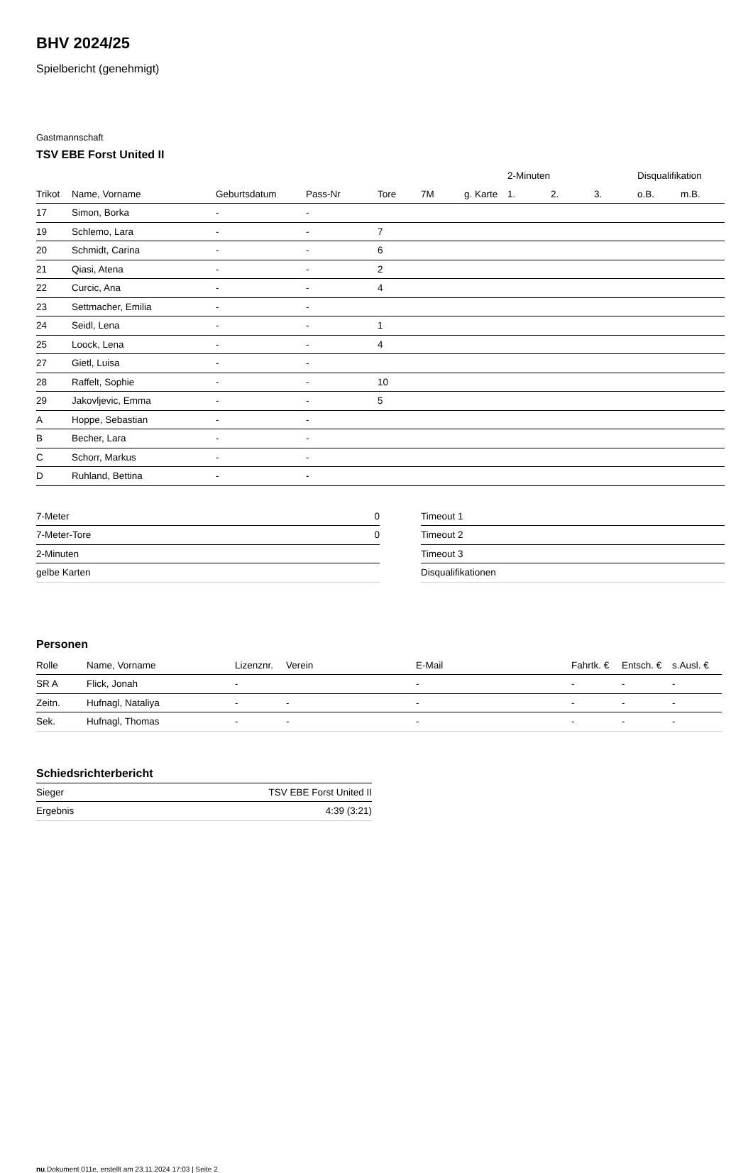BHV 2024/25
Spielbericht (genehmigt)
Gastmannschaft
TSV EBE Forst United II
| | | | | | | | 2-Minuten | | | Disqualifikation | |
| --- | --- | --- | --- | --- | --- | --- | --- | --- | --- | --- | --- |
| Trikot | Name, Vorname | Geburtsdatum | Pass-Nr | Tore | 7M | g. Karte | 1. | 2. | 3. | o.B. | m.B. |
| 17 | Simon, Borka | - | - | | | | | | | | |
| 19 | Schlemo, Lara | - | - | 7 | | | | | | | |
| 20 | Schmidt, Carina | - | - | 6 | | | | | | | |
| 21 | Qiasi, Atena | - | - | 2 | | | | | | | |
| 22 | Curcic, Ana | - | - | 4 | | | | | | | |
| 23 | Settmacher, Emilia | - | - | | | | | | | | |
| 24 | Seidl, Lena | - | - | 1 | | | | | | | |
| 25 | Loock, Lena | - | - | 4 | | | | | | | |
| 27 | Gietl, Luisa | - | - | | | | | | | | |
| 28 | Raffelt, Sophie | - | - | 10 | | | | | | | |
| 29 | Jakovljevic, Emma | - | - | 5 | | | | | | | |
| A | Hoppe, Sebastian | - | - | | | | | | | | |
| B | Becher, Lara | - | - | | | | | | | | |
| C | Schorr, Markus | - | - | | | | | | | | |
| D | Ruhland, Bettina | - | - | | | | | | | | |
| 7-Meter | 0 |
| 7-Meter-Tore | 0 |
| 2-Minuten | |
| gelbe Karten | |
| Timeout 1 |
| Timeout 2 |
| Timeout 3 |
| Disqualifikationen |
Personen
| Rolle | Name, Vorname | Lizenznr. | Verein | E-Mail | Fahrtk. € | Entsch. € | s.Ausl. € |
| --- | --- | --- | --- | --- | --- | --- | --- |
| SR A | Flick, Jonah | - | | - | - | - | - |
| Zeitn. | Hufnagl, Nataliya | - | - | - | - | - | - |
| Sek. | Hufnagl, Thomas | - | - | - | - | - | - |
Schiedsrichterbericht
| Sieger | TSV EBE Forst United II |
| Ergebnis | 4:39 (3:21) |
nu.Dokument 011e, erstellt am 23.11.2024 17:03 | Seite 2